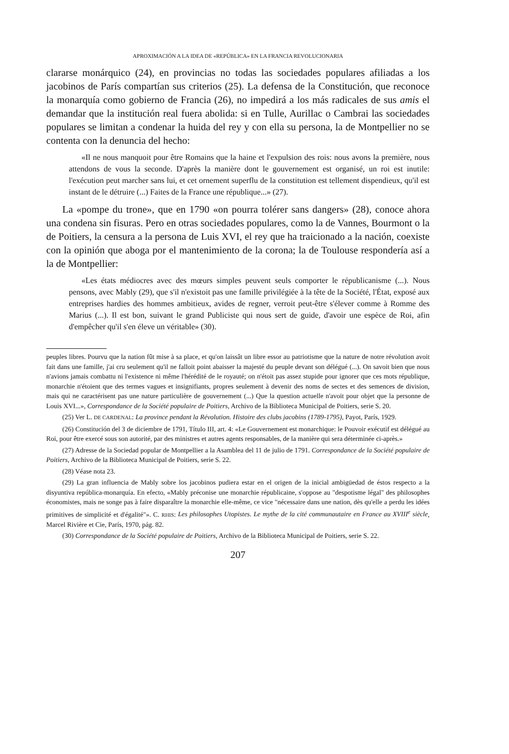APROXIMACIÓN A LA IDEA DE «REPÚBLICA» EN LA FRANCIA REVOLUCIONARIA
clararse monárquico (24), en provincias no todas las sociedades populares afiliadas a los jacobinos de París compartían sus criterios (25). La defensa de la Constitución, que reconoce la monarquía como gobierno de Francia (26), no impedirá a los más radicales de sus amis el demandar que la institución real fuera abolida: si en Tulle, Aurillac o Cambrai las sociedades populares se limitan a condenar la huida del rey y con ella su persona, la de Montpellier no se contenta con la denuncia del hecho:
«Il ne nous manquoit pour être Romains que la haine et l'expulsion des rois: nous avons la première, nous attendons de vous la seconde. D'après la manière dont le gouvernement est organisé, un roi est inutile: l'exécution peut marcher sans lui, et cet ornement superflu de la constitution est tellement dispendieux, qu'il est instant de le détruire (...) Faites de la France une république...» (27).
La «pompe du trone», que en 1790 «on pourra tolérer sans dangers» (28), conoce ahora una condena sin fisuras. Pero en otras sociedades populares, como la de Vannes, Bourmont o la de Poitiers, la censura a la persona de Luis XVI, el rey que ha traicionado a la nación, coexiste con la opinión que aboga por el mantenimiento de la corona; la de Toulouse respondería así a la de Montpellier:
«Les états médiocres avec des mœurs simples peuvent seuls comporter le républicanisme (...). Nous pensons, avec Mably (29), que s'il n'existoit pas une famille privilégiée à la tête de la Société, l'État, exposé aux entreprises hardies des hommes ambitieux, avides de regner, verroit peut-être s'élever comme à Romme des Marius (...). Il est bon, suivant le grand Publiciste qui nous sert de guide, d'avoir une espèce de Roi, afin d'empêcher qu'il s'en éleve un véritable» (30).
peuples libres. Pourvu que la nation fût mise à sa place, et qu'on laissât un libre essor au patriotisme que la nature de notre révolution avoit fait dans une famille, j'ai cru seulement qu'il ne falloit point abaisser la majesté du peuple devant son délégué (...). On savoit bien que nous n'avions jamais combattu ni l'existence ni même l'hérédité de le royauté; on n'étoit pas assez stupide pour ignorer que ces mots république, monarchie n'étoient que des termes vagues et insignifiants, propres seulement à devenir des noms de sectes et des semences de division, mais qui ne caractérisent pas une nature particulière de gouvernement (...) Que la question actuelle n'avoit pour objet que la personne de Louis XVI...», Correspondance de la Société populaire de Poitiers, Archivo de la Biblioteca Municipal de Poitiers, serie S. 20.
(25) Ver L. DE CARDENAL: La province pendant la Révolution. Histoire des clubs jacobins (1789-1795), Payot, París, 1929.
(26) Constitución del 3 de diciembre de 1791, Título III, art. 4: «Le Gouvernement est monarchique: le Pouvoir exécutif est délégué au Roi, pour être exercé sous son autorité, par des ministres et autres agents responsables, de la manière qui sera déterminée ci-après.»
(27) Adresse de la Sociedad popular de Montpellier a la Asamblea del 11 de julio de 1791. Correspondance de la Société populaire de Poitiers, Archivo de la Biblioteca Municipal de Poitiers, serie S. 22.
(28) Véase nota 23.
(29) La gran influencia de Mably sobre los jacobinos pudiera estar en el origen de la inicial ambigüedad de éstos respecto a la disyuntiva república-monarquía. En efecto, «Mably préconise une monarchie républicaine, s'oppose au "despotisme légal" des philosophes économistes, mais ne songe pas à faire disparaître la monarchie elle-même, ce vice "nécessaire dans une nation, dès qu'elle a perdu les idées primitives de simplicité et d'égalité"». C. RHIS: Les philosophes Utopistes. Le mythe de la cité communautaire en France au XVIII<sup>e</sup> siècle, Marcel Rivière et Cie, París, 1970, pág. 82.
(30) Correspondance de la Société populaire de Poitiers, Archivo de la Biblioteca Municipal de Poitiers, serie S. 22.
207